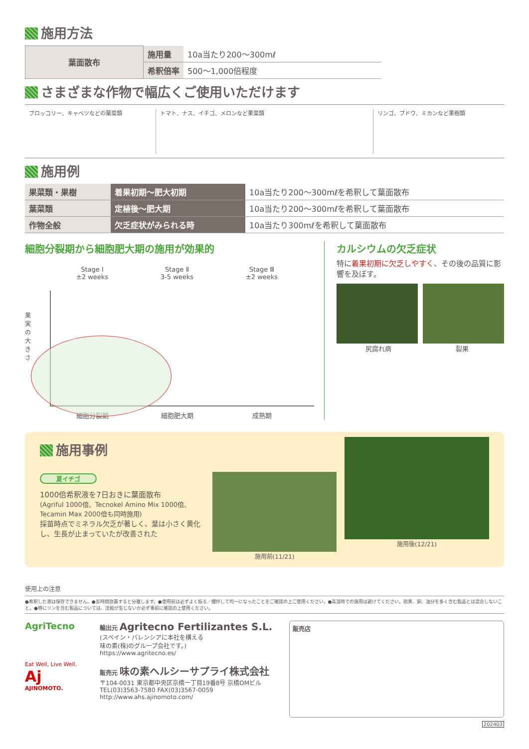施用方法
| 葉面散布 | 施用量 | 10a当たり200〜300mℓ |
| | 希釈倍率 | 500〜1,000倍程度 |
さまざまな作物で幅広くご使用いただけます
ブロッコリー、キャベツなどの葉菜類 トマト、ナス、イチゴ、メロンなど果菜類
リンゴ、ブドウ、ミカンなど果樹類
施用例
| 果菜類・果樹 | 着果初期〜肥大初期 | 10a当たり200〜300mℓを希釈して葉面散布 |
| 葉菜類 | 定植後〜肥大期 | 10a当たり200〜300mℓを希釈して葉面散布 |
| 作物全般 | 欠乏症状がみられる時 | 10a当たり300mℓを希釈して葉面散布 |
細胞分裂期から細胞肥大期の施用が効果的
Stage Ⅰ
±2 weeks
Stage Ⅱ
3-5 weeks
Stage Ⅲ
±2 weeks
果実の大きさ
細胞分裂期 細胞肥大期 成熟期
カルシウムの欠乏症状
特に着果初期に欠乏しやすく、その後の品質に影響を及ぼす。
尻腐れ病 裂果
施用事例
夏イチゴ
1000倍希釈液を7日おきに葉面散布
(Agriful 1000倍、Tecnokel Amino Mix 1000倍、Tecamin Max 2000倍も同時施用)
採苗時点でミネラル欠乏が著しく、葉は小さく黄化し、生長が止まっていたが改善された
施用前(11/21)
施用後(12/21)
使用上の注意
●希釈した液は保存できません。●長時間放置すると分離します。●使用前は必ずよく振る／攪拌して均一になったことをご確認の上ご使用ください。●高温時での施用は避けてください。硫黄、銅、油分を多く含む製品とは混合しないこと。●特にリンを含む製品については、沈殿が生じないか必ず事前に確認の上使用ください。
AgriTecno
Eat Well, Live Well.
Aj
AJINOMOTO.
輸出元 Agritecno Fertilizantes S.L.
(スペイン・バレンシアに本社を構える
味の素(株)のグループ会社です。)
https://www.agritecno.es/
販売元 味の素ヘルシーサプライ株式会社
〒104-0031 東京都中央区京橋一丁目19番8号 京橋OMビル
TEL(03)3563-7580 FAX(03)3567-0059
http://www.ahs.ajinomoto.com/
販売店
202403